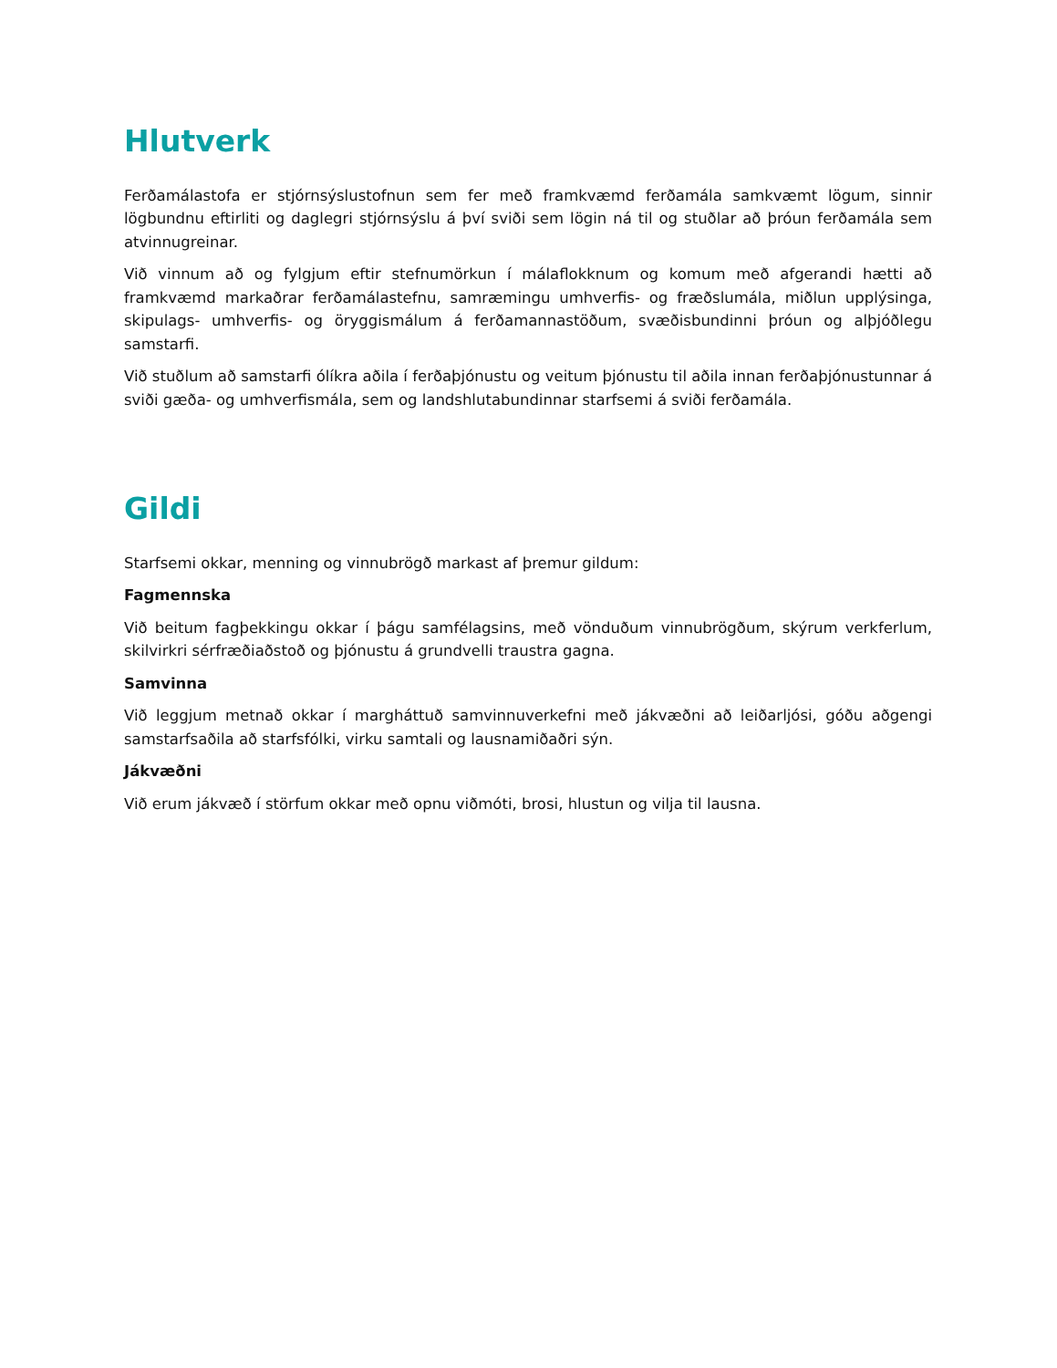Hlutverk
Ferðamálastofa er stjórnsýslustofnun sem fer með framkvæmd ferðamála samkvæmt lögum, sinnir lögbundnu eftirliti og daglegri stjórnsýslu á því sviði sem lögin ná til og stuðlar að þróun ferðamála sem atvinnugreinar.
Við vinnum að og fylgjum eftir stefnumörkun í málaflokknum og komum með afgerandi hætti að framkvæmd markaðrar ferðamálastefnu, samræmingu umhverfis- og fræðslumála, miðlun upplýsinga, skipulags- umhverfis- og öryggismálum á ferðamannastöðum, svæðisbundinni þróun og alþjóðlegu samstarfi.
Við stuðlum að samstarfi ólíkra aðila í ferðaþjónustu og veitum þjónustu til aðila innan ferðaþjónustunnar á sviði gæða- og umhverfismála, sem og landshlutabundinnar starfsemi á sviði ferðamála.
Gildi
Starfsemi okkar, menning og vinnubrögð markast af þremur gildum:
Fagmennska
Við beitum fagþekkingu okkar í þágu samfélagsins, með vönduðum vinnubrögðum, skýrum verkferlum, skilvirkri sérfræðiaðstoð og þjónustu á grundvelli traustra gagna.
Samvinna
Við leggjum metnað okkar í margháttuð samvinnuverkefni með jákvæðni að leiðarljósi, góðu aðgengi samstarfsaðila að starfsfólki, virku samtali og lausnamiðaðri sýn.
Jákvæðni
Við erum jákvæð í störfum okkar með opnu viðmóti, brosi, hlustun og vilja til lausna.